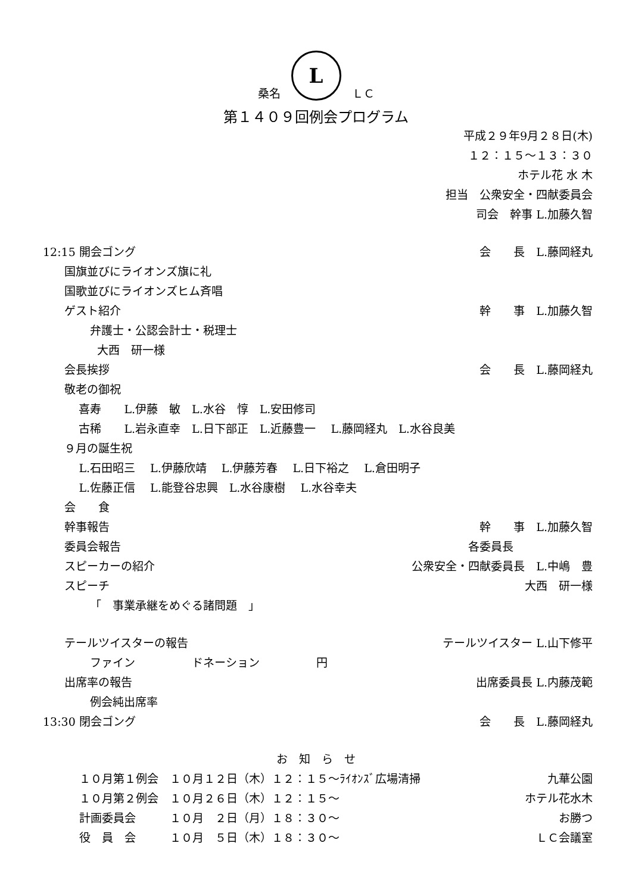桑名 L ＬＣ
第１４０９回例会プログラム
平成２９年9月２８日(木)
１２：１５～１３：３０
ホテル花 水 木
担当　公衆安全・四献委員会
司会　幹事 L.加藤久智
12:15 開会ゴング 会　　長　L.藤岡経丸
国旗並びにライオンズ旗に礼
国歌並びにライオンズヒム斉唱
ゲスト紹介 幹　　事　L.加藤久智
弁護士・公認会計士・税理士
大西　研一様
会長挨拶 会　　長　L.藤岡経丸
敬老の御祝
喜寿　　L.伊藤　敏　L.水谷　惇　L.安田修司
古稀　　L.岩永直幸　L.日下部正　L.近藤豊一　 L.藤岡経丸　L.水谷良美
９月の誕生祝
L.石田昭三　 L.伊藤欣靖　 L.伊藤芳春　 L.日下裕之　 L.倉田明子
L.佐藤正信　 L.能登谷忠興　L.水谷康樹　 L.水谷幸夫
会　　食
幹事報告 幹　　事　L.加藤久智
委員会報告 各委員長　　　　　　　
スピーカーの紹介 公衆安全・四献委員長　L.中嶋　豊
スピーチ 大西　研一様
「　事業承継をめぐる諸問題　」
テールツイスターの報告 テールツイスター L.山下修平
ファイン　　　　　ドネーション　　　　　円
出席率の報告 出席委員長 L.内藤茂範
例会純出席率
13:30 閉会ゴング 会　　長　L.藤岡経丸
お　知　ら　せ
１０月第１例会　１０月１２日（木）１２：１５～ﾗｲｵﾝｽﾞ広場清掃 九華公園
１０月第２例会　１０月２６日（木）１２：１５～ ホテル花水木
計画委員会　　　１０月　２日（月）１８：３０～ お勝つ
役　員　会　　　１０月　５日（木）１８：３０～ ＬＣ会議室